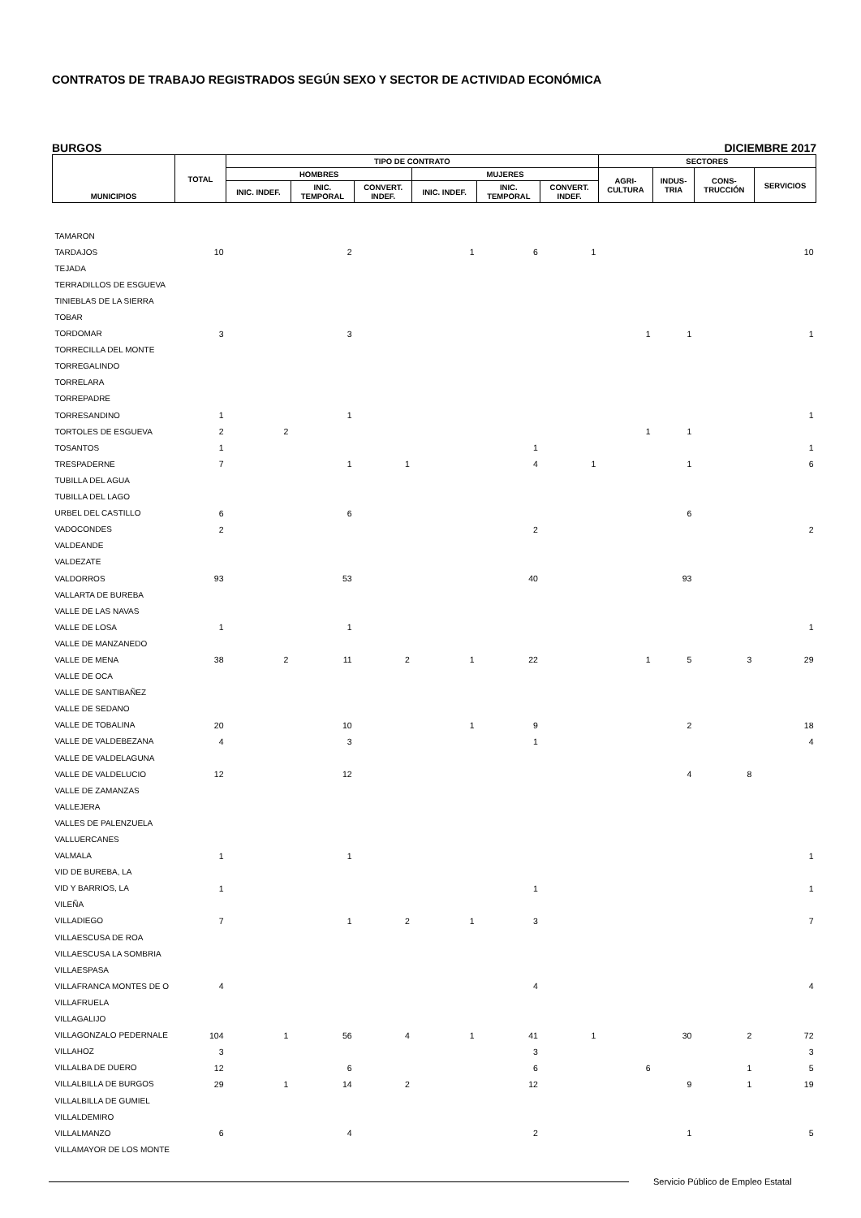CONTRATOS DE TRABAJO REGISTRADOS SEGÚN SEXO Y SECTOR DE ACTIVIDAD ECONÓMICA
BURGOS DICIEMBRE 2017
| MUNICIPIOS | TOTAL | TIPO DE CONTRATO | | | | | | SECTORES | | | |
| --- | --- | --- | --- | --- | --- | --- | --- | --- | --- | --- | --- |
| | | HOMBRES | | | MUJERES | | | AGRI- CULTURA | INDUS- TRIA | CONS- TRUCCIÓN | SERVICIOS |
| | | INIC. INDEF. | INIC. TEMPORAL | CONVERT. INDEF. | INIC. INDEF. | INIC. TEMPORAL | CONVERT. INDEF. | | | | |
| TAMARON | | | | | | | | | | | |
| TARDAJOS | 10 | | 2 | | 1 | 6 | 1 | | | | 10 |
| TEJADA | | | | | | | | | | | |
| TERRADILLOS DE ESGUEVA | | | | | | | | | | | |
| TINIEBLAS DE LA SIERRA | | | | | | | | | | | |
| TOBAR | | | | | | | | | | | |
| TORDOMAR | 3 | | 3 | | | | | 1 | 1 | | 1 |
| TORRECILLA DEL MONTE | | | | | | | | | | | |
| TORREGALINDO | | | | | | | | | | | |
| TORRELARA | | | | | | | | | | | |
| TORREPADRE | | | | | | | | | | | |
| TORRESANDINO | 1 | | 1 | | | | | | | | 1 |
| TORTOLES DE ESGUEVA | 2 | 2 | | | | | | 1 | 1 | | |
| TOSANTOS | 1 | | | | | 1 | | | | | 1 |
| TRESPADERNE | 7 | | 1 | 1 | | 4 | 1 | | 1 | | 6 |
| TUBILLA DEL AGUA | | | | | | | | | | | |
| TUBILLA DEL LAGO | | | | | | | | | | | |
| URBEL DEL CASTILLO | 6 | | 6 | | | | | | 6 | | |
| VADOCONDES | 2 | | | | | 2 | | | | | 2 |
| VALDEANDE | | | | | | | | | | | |
| VALDEZATE | | | | | | | | | | | |
| VALDORROS | 93 | | 53 | | | 40 | | | 93 | | |
| VALLARTA DE BUREBA | | | | | | | | | | | |
| VALLE DE LAS NAVAS | | | | | | | | | | | |
| VALLE DE LOSA | 1 | | 1 | | | | | | | | 1 |
| VALLE DE MANZANEDO | | | | | | | | | | | |
| VALLE DE MENA | 38 | 2 | 11 | 2 | 1 | 22 | | 1 | 5 | 3 | 29 |
| VALLE DE OCA | | | | | | | | | | | |
| VALLE DE SANTIBAÑEZ | | | | | | | | | | | |
| VALLE DE SEDANO | | | | | | | | | | | |
| VALLE DE TOBALINA | 20 | | 10 | | 1 | 9 | | | 2 | | 18 |
| VALLE DE VALDEBEZANA | 4 | | 3 | | | 1 | | | | | 4 |
| VALLE DE VALDELAGUNA | | | | | | | | | | | |
| VALLE DE VALDELUCIO | 12 | | 12 | | | | | | 4 | 8 | |
| VALLE DE ZAMANZAS | | | | | | | | | | | |
| VALLEJERA | | | | | | | | | | | |
| VALLES DE PALENZUELA | | | | | | | | | | | |
| VALLUERCANES | | | | | | | | | | | |
| VALMALA | 1 | | 1 | | | | | | | | 1 |
| VID DE BUREBA, LA | | | | | | | | | | | |
| VID Y BARRIOS, LA | 1 | | | | | 1 | | | | | 1 |
| VILEÑA | | | | | | | | | | | |
| VILLADIEGO | 7 | | 1 | 2 | 1 | 3 | | | | | 7 |
| VILLAESCUSA DE ROA | | | | | | | | | | | |
| VILLAESCUSA LA SOMBRIA | | | | | | | | | | | |
| VILLAESPASA | | | | | | | | | | | |
| VILLAFRANCA MONTES DE O | 4 | | | | | 4 | | | | | 4 |
| VILLAFRUELA | | | | | | | | | | | |
| VILLAGALIJO | | | | | | | | | | | |
| VILLAGONZALO PEDERNALE | 104 | 1 | 56 | 4 | 1 | 41 | 1 | | 30 | 2 | 72 |
| VILLAHOZ | 3 | | | | | 3 | | | | | 3 |
| VILLALBA DE DUERO | 12 | | 6 | | | 6 | | 6 | | 1 | 5 |
| VILLALBILLA DE BURGOS | 29 | 1 | 14 | 2 | | 12 | | | 9 | 1 | 19 |
| VILLALBILLA DE GUMIEL | | | | | | | | | | | |
| VILLALDEMIRO | | | | | | | | | | | |
| VILLALMANZO | 6 | | 4 | | | 2 | | | 1 | | 5 |
| VILLAMAYOR DE LOS MONTE | | | | | | | | | | | |
Servicio Público de Empleo Estatal